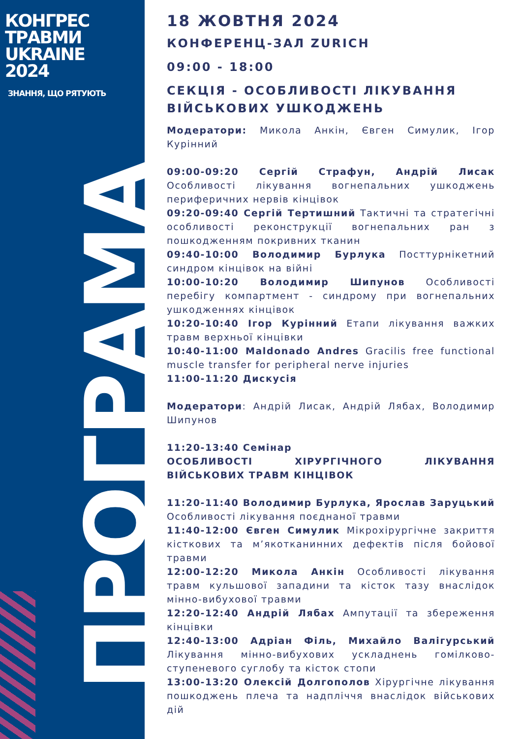КОНГРЕС
ТРАВМИ
UKRAINE
2024
ЗНАННЯ, ЩО РЯТУЮТЬ
ПРОГРАМА
18 ЖОВТНЯ 2024
КОНФЕРЕНЦ-ЗАЛ ZURICH
09:00 - 18:00
СЕКЦІЯ - ОСОБЛИВОСТІ ЛІКУВАННЯ ВІЙСЬКОВИХ УШКОДЖЕНЬ
Модератори: Микола Анкін, Євген Симулик, Ігор Курінний
09:00-09:20 Сергій Страфун, Андрій Лисак Особливості лікування вогнепальних ушкоджень периферичних нервів кінцівок
09:20-09:40 Сергій Тертишний Тактичні та стратегічні особливості реконструкції вогнепальних ран з пошкодженням покривних тканин
09:40-10:00 Володимир Бурлука Посттурнікетний синдром кінцівок на війні
10:00-10:20 Володимир Шипунов Особливості перебігу компартмент - синдрому при вогнепальних ушкодженнях кінцівок
10:20-10:40 Ігор Курінний Етапи лікування важких травм верхньої кінцівки
10:40-11:00 Maldonado Andres Gracilis free functional muscle transfer for peripheral nerve injuries
11:00-11:20 Дискусія
Модератори: Андрій Лисак, Андрій Лябах, Володимир Шипунов
11:20-13:40 Семінар
ОСОБЛИВОСТІ ХІРУРГІЧНОГО ЛІКУВАННЯ ВІЙСЬКОВИХ ТРАВМ КІНЦІВОК
11:20-11:40 Володимир Бурлука, Ярослав Заруцький Особливості лікування поєднаної травми
11:40-12:00 Євген Симулик Мікрохірургічне закриття кісткових та м’якотканинних дефектів після бойової травми
12:00-12:20 Микола Анкін Особливості лікування травм кульшової западини та кісток тазу внаслідок мінно-вибухової травми
12:20-12:40 Андрій Лябах Ампутації та збереження кінцівки
12:40-13:00 Адріан Філь, Михайло Валігурський Лікування мінно-вибухових ускладнень гомілково-ступеневого суглобу та кісток стопи
13:00-13:20 Олексій Долгополов Хірургічне лікування пошкоджень плеча та надпліччя внаслідок військових дій